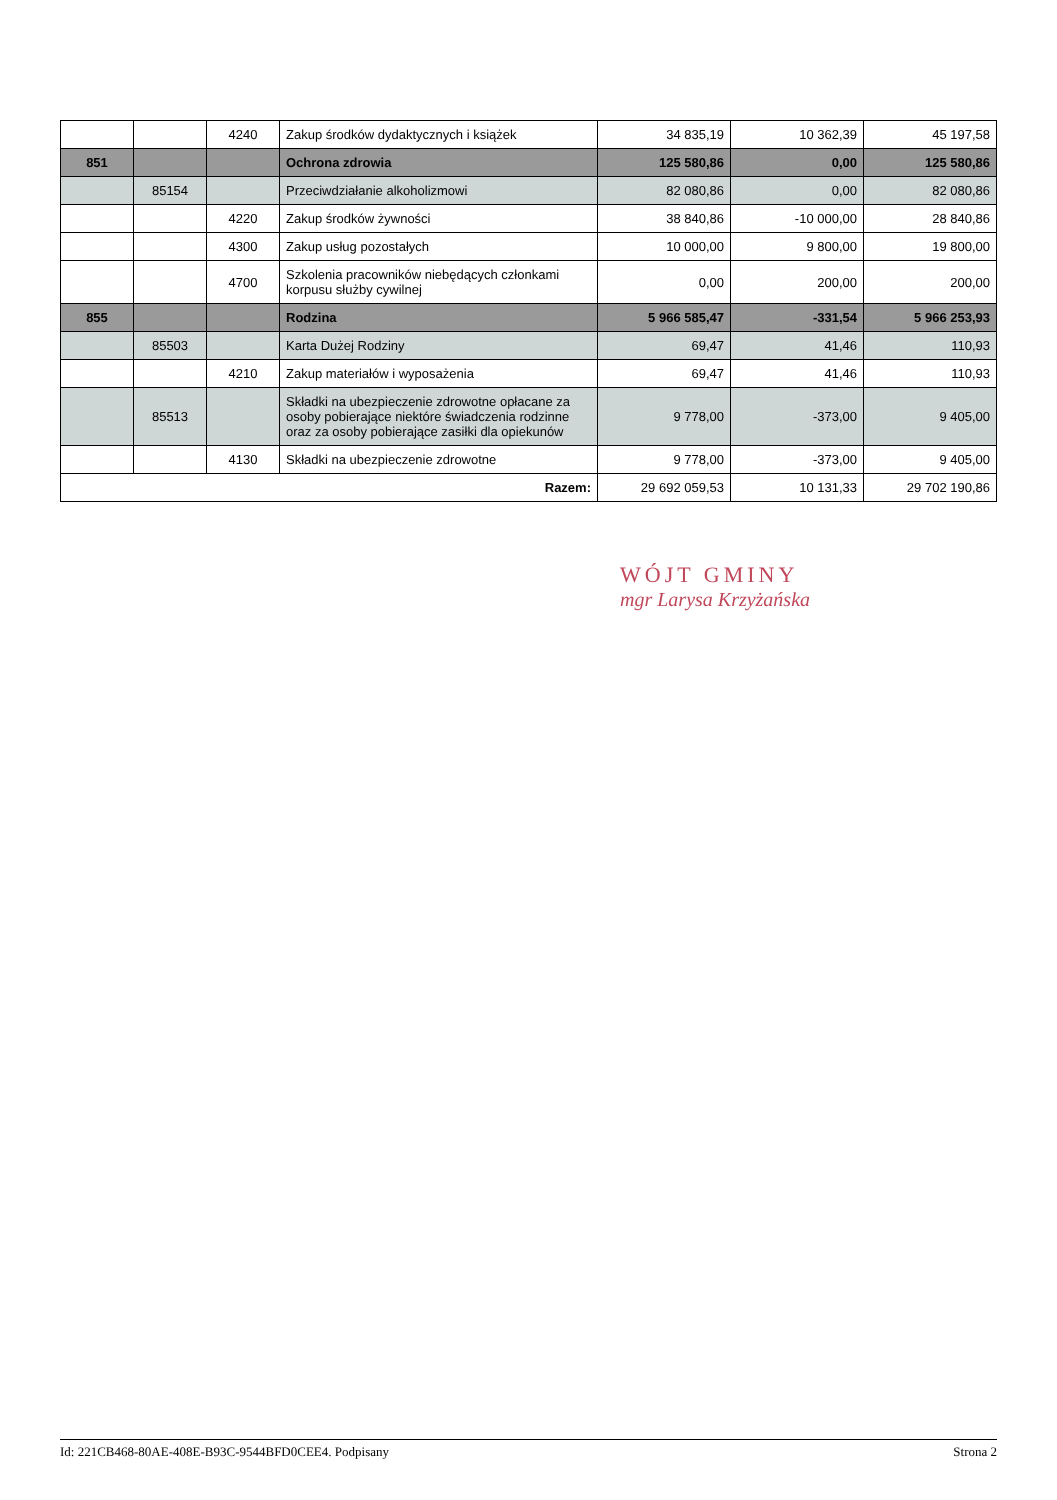| | | 4240 | Zakup środków dydaktycznych i książek | 34 835,19 | 10 362,39 | 45 197,58 |
| 851 | | | Ochrona zdrowia | 125 580,86 | 0,00 | 125 580,86 |
| | 85154 | | Przeciwdziałanie alkoholizmowi | 82 080,86 | 0,00 | 82 080,86 |
| | | 4220 | Zakup środków żywności | 38 840,86 | -10 000,00 | 28 840,86 |
| | | 4300 | Zakup usług pozostałych | 10 000,00 | 9 800,00 | 19 800,00 |
| | | 4700 | Szkolenia pracowników niebędących członkami korpusu służby cywilnej | 0,00 | 200,00 | 200,00 |
| 855 | | | Rodzina | 5 966 585,47 | -331,54 | 5 966 253,93 |
| | 85503 | | Karta Dużej Rodziny | 69,47 | 41,46 | 110,93 |
| | | 4210 | Zakup materiałów i wyposażenia | 69,47 | 41,46 | 110,93 |
| | 85513 | | Składki na ubezpieczenie zdrowotne opłacane za osoby pobierające niektóre świadczenia rodzinne oraz za osoby pobierające zasiłki dla opiekunów | 9 778,00 | -373,00 | 9 405,00 |
| | | 4130 | Składki na ubezpieczenie zdrowotne | 9 778,00 | -373,00 | 9 405,00 |
| Razem: | | | | 29 692 059,53 | 10 131,33 | 29 702 190,86 |
WÓJT GMINY
mgr Larysa Krzyżańska
Id: 221CB468-80AE-408E-B93C-9544BFD0CEE4. Podpisany Strona 2